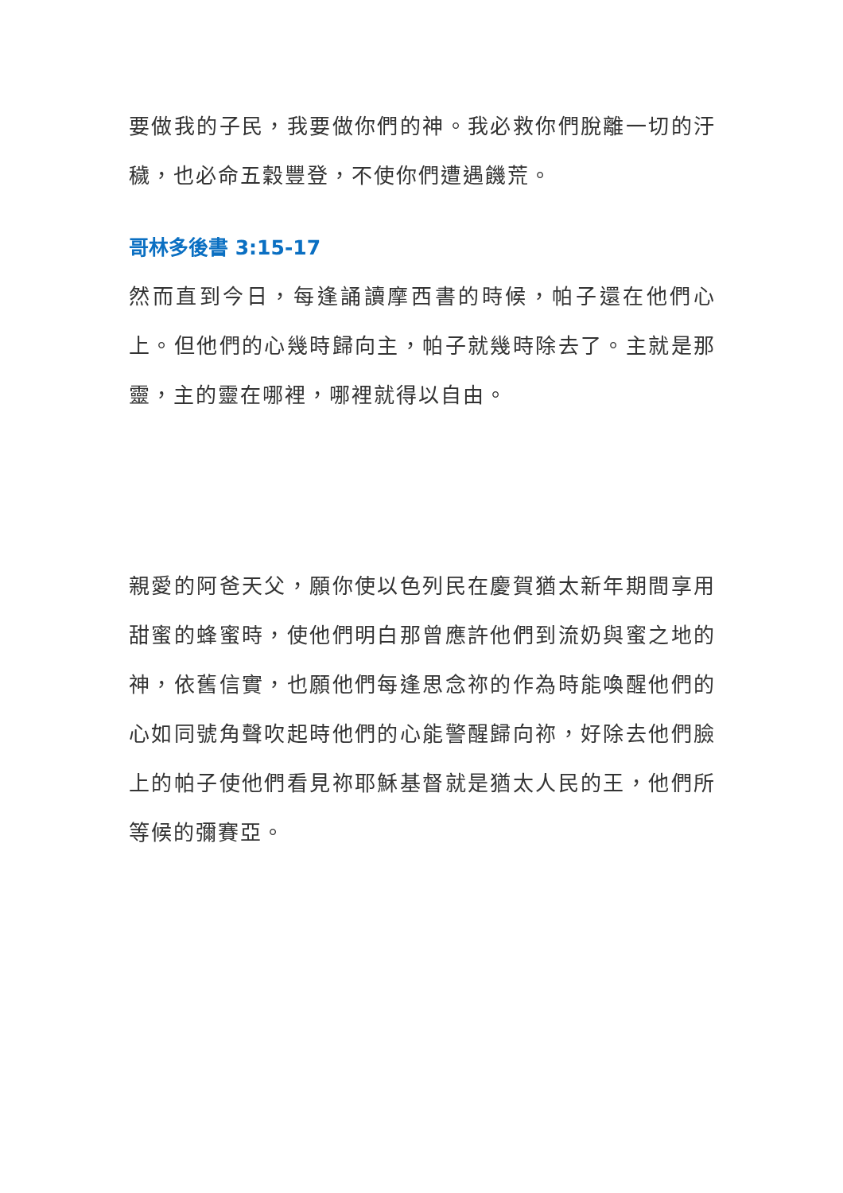要做我的子民，我要做你們的神。我必救你們脫離一切的汙穢，也必命五穀豐登，不使你們遭遇饑荒。
哥林多後書 3:15-17
然而直到今日，每逢誦讀摩西書的時候，帕子還在他們心上。但他們的心幾時歸向主，帕子就幾時除去了。主就是那靈，主的靈在哪裡，哪裡就得以自由。
親愛的阿爸天父，願你使以色列民在慶賀猶太新年期間享用甜蜜的蜂蜜時，使他們明白那曾應許他們到流奶與蜜之地的神，依舊信實，也願他們每逢思念祢的作為時能喚醒他們的心如同號角聲吹起時他們的心能警醒歸向祢，好除去他們臉上的帕子使他們看見祢耶穌基督就是猶太人民的王，他們所等候的彌賽亞。